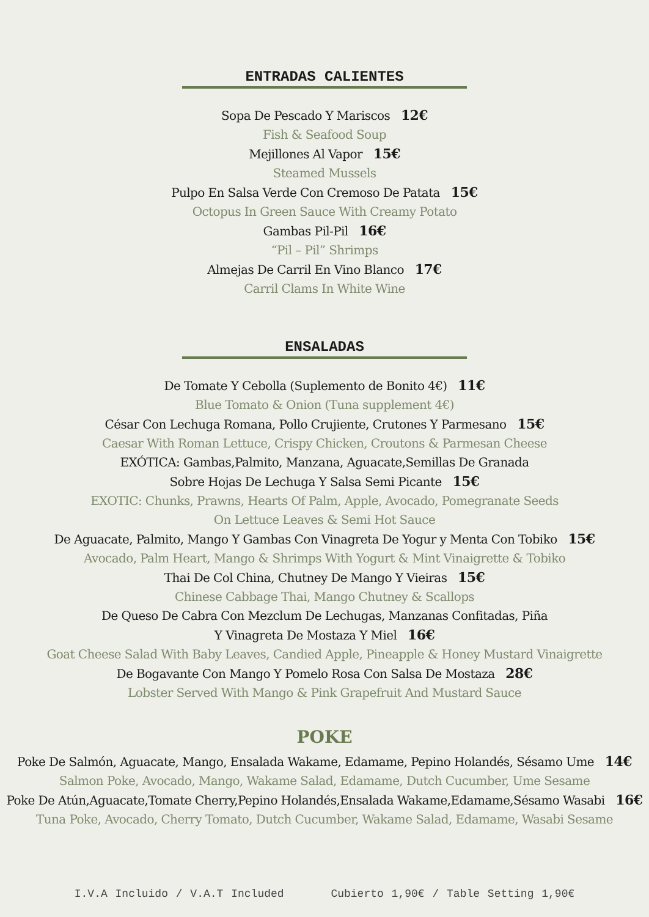ENTRADAS CALIENTES
Sopa De Pescado Y Mariscos 12€
Fish & Seafood Soup
Mejillones Al Vapor 15€
Steamed Mussels
Pulpo En Salsa Verde Con Cremoso De Patata 15€
Octopus In Green Sauce With Creamy Potato
Gambas Pil-Pil 16€
“Pil – Pil” Shrimps
Almejas De Carril En Vino Blanco 17€
Carril Clams In White Wine
ENSALADAS
De Tomate Y Cebolla (Suplemento de Bonito 4€) 11€
Blue Tomato & Onion (Tuna supplement 4€)
César Con Lechuga Romana, Pollo Crujiente, Crutones Y Parmesano 15€
Caesar With Roman Lettuce, Crispy Chicken, Croutons & Parmesan Cheese
EXÓTICA: Gambas,Palmito, Manzana, Aguacate,Semillas De Granada
Sobre Hojas De Lechuga Y Salsa Semi Picante 15€
EXOTIC: Chunks, Prawns, Hearts Of Palm, Apple, Avocado, Pomegranate Seeds
On Lettuce Leaves & Semi Hot Sauce
De Aguacate, Palmito, Mango Y Gambas Con Vinagreta De Yogur y Menta Con Tobiko 15€
Avocado, Palm Heart, Mango & Shrimps With Yogurt & Mint Vinaigrette & Tobiko
Thai De Col China, Chutney De Mango Y Vieiras 15€
Chinese Cabbage Thai, Mango Chutney & Scallops
De Queso De Cabra Con Mezclum De Lechugas, Manzanas Confitadas, Piña
Y Vinagreta De Mostaza Y Miel 16€
Goat Cheese Salad With Baby Leaves, Candied Apple, Pineapple & Honey Mustard Vinaigrette
De Bogavante Con Mango Y Pomelo Rosa Con Salsa De Mostaza 28€
Lobster Served With Mango & Pink Grapefruit And Mustard Sauce
POKE
Poke De Salmón, Aguacate, Mango, Ensalada Wakame, Edamame, Pepino Holandés, Sésamo Ume 14€
Salmon Poke, Avocado, Mango, Wakame Salad, Edamame, Dutch Cucumber, Ume Sesame
Poke De Atún,Aguacate,Tomate Cherry,Pepino Holandés,Ensalada Wakame,Edamame,Sésamo Wasabi 16€
Tuna Poke, Avocado, Cherry Tomato, Dutch Cucumber, Wakame Salad, Edamame, Wasabi Sesame
I.V.A Incluido / V.A.T Included Cubierto 1,90€ / Table Setting 1,90€